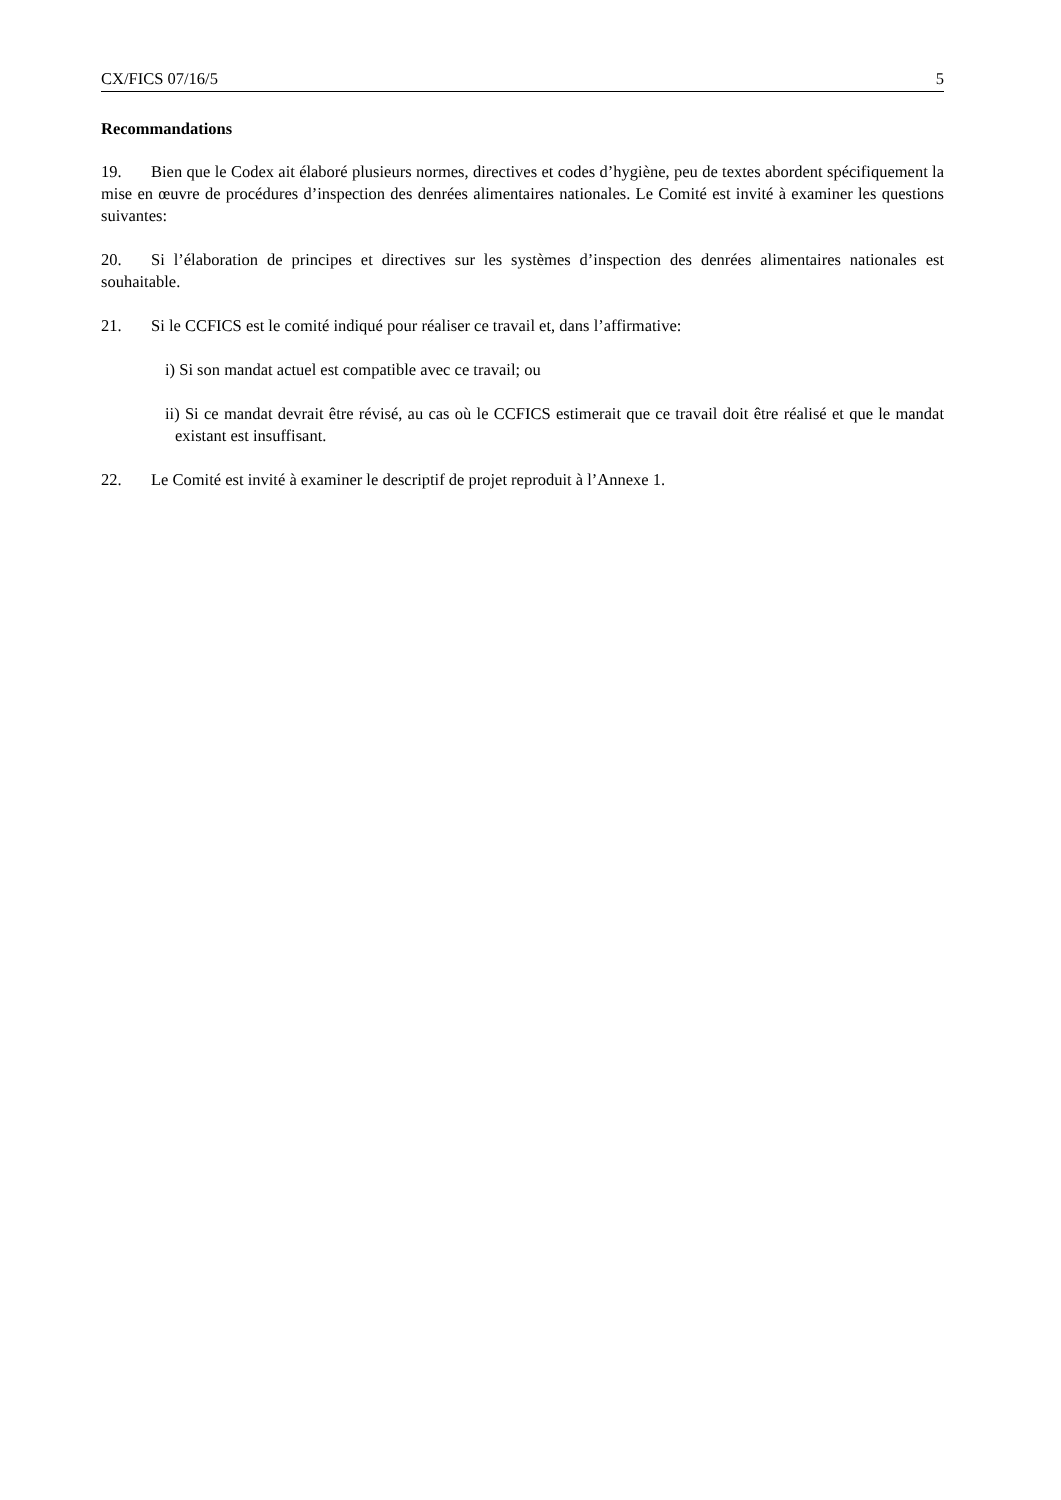CX/FICS 07/16/5 5
Recommandations
19. Bien que le Codex ait élaboré plusieurs normes, directives et codes d’hygiène, peu de textes abordent spécifiquement la mise en œuvre de procédures d’inspection des denrées alimentaires nationales. Le Comité est invité à examiner les questions suivantes:
20. Si l’élaboration de principes et directives sur les systèmes d’inspection des denrées alimentaires nationales est souhaitable.
21. Si le CCFICS est le comité indiqué pour réaliser ce travail et, dans l’affirmative:
i) Si son mandat actuel est compatible avec ce travail; ou
ii) Si ce mandat devrait être révisé, au cas où le CCFICS estimerait que ce travail doit être réalisé et que le mandat existant est insuffisant.
22. Le Comité est invité à examiner le descriptif de projet reproduit à l’Annexe 1.